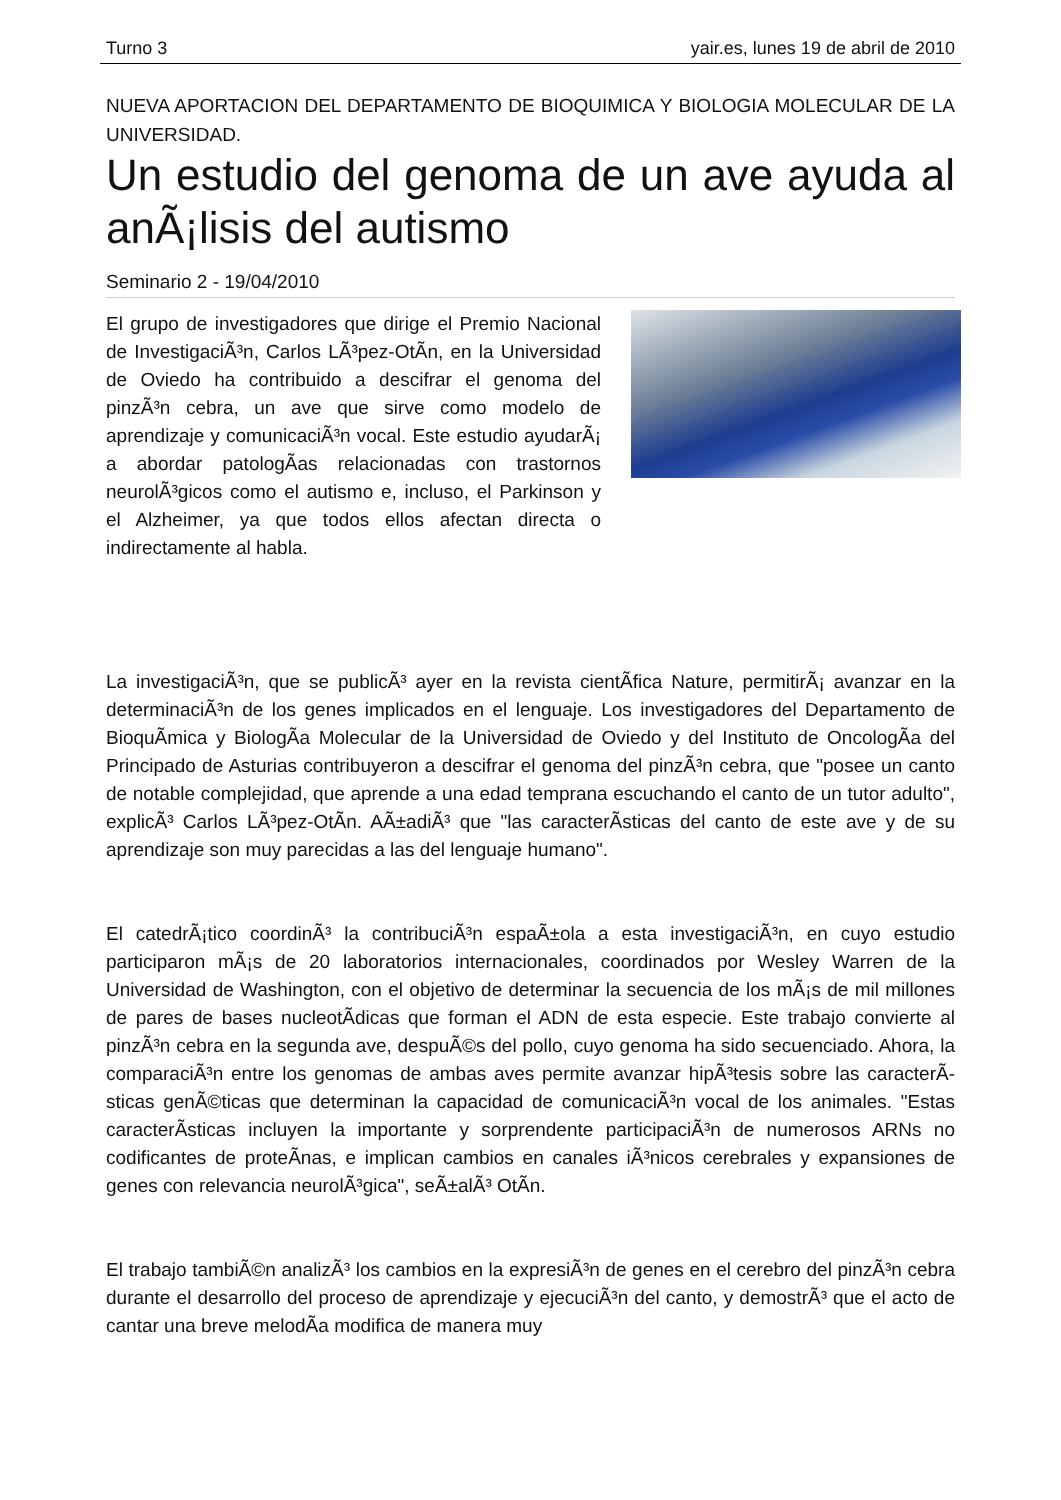Turno 3 yair.es, lunes 19 de abril de 2010
NUEVA APORTACION DEL DEPARTAMENTO DE BIOQUIMICA Y BIOLOGIA MOLECULAR DE LA UNIVERSIDAD.
Un estudio del genoma de un ave ayuda al anÃ¡lisis del autismo
Seminario 2 - 19/04/2010
El grupo de investigadores que dirige el Premio Nacional de InvestigaciÃ³n, Carlos LÃ³pez-OtÃ­n, en la Universidad de Oviedo ha contribuido a descifrar el genoma del pinzÃ³n cebra, un ave que sirve como modelo de aprendizaje y comunicaciÃ³n vocal. Este estudio ayudarÃ¡ a abordar patologÃ­as relacionadas con trastornos neurolÃ³gicos como el autismo e, incluso, el Parkinson y el Alzheimer, ya que todos ellos afectan directa o indirectamente al habla.
La investigaciÃ³n, que se publicÃ³ ayer en la revista cientÃ­fica Nature, permitirÃ¡ avanzar en la determinaciÃ³n de los genes implicados en el lenguaje. Los investigadores del Departamento de BioquÃ­mica y BiologÃ­a Molecular de la Universidad de Oviedo y del Instituto de OncologÃ­a del Principado de Asturias contribuyeron a descifrar el genoma del pinzÃ³n cebra, que "posee un canto de notable complejidad, que aprende a una edad temprana escuchando el canto de un tutor adulto", explicÃ³ Carlos LÃ³pez-OtÃ­n. AÃ±adiÃ³ que "las caracterÃ­sticas del canto de este ave y de su aprendizaje son muy parecidas a las del lenguaje humano".
El catedrÃ¡tico coordinÃ³ la contribuciÃ³n espaÃ±ola a esta investigaciÃ³n, en cuyo estudio participaron mÃ¡s de 20 laboratorios internacionales, coordinados por Wesley Warren de la Universidad de Washington, con el objetivo de determinar la secuencia de los mÃ¡s de mil millones de pares de bases nucleotÃ­dicas que forman el ADN de esta especie. Este trabajo convierte al pinzÃ³n cebra en la segunda ave, despuÃ©s del pollo, cuyo genoma ha sido secuenciado. Ahora, la comparaciÃ³n entre los genomas de ambas aves permite avanzar hipÃ³tesis sobre las caracterÃ­sticas genÃ©ticas que determinan la capacidad de comunicaciÃ³n vocal de los animales. "Estas caracterÃ­sticas incluyen la importante y sorprendente participaciÃ³n de numerosos ARNs no codificantes de proteÃ­nas, e implican cambios en canales iÃ³nicos cerebrales y expansiones de genes con relevancia neurolÃ³gica", seÃ±alÃ³ OtÃ­n.
El trabajo tambiÃ©n analizÃ³ los cambios en la expresiÃ³n de genes en el cerebro del pinzÃ³n cebra durante el desarrollo del proceso de aprendizaje y ejecuciÃ³n del canto, y demostrÃ³ que el acto de cantar una breve melodÃ­a modifica de manera muy